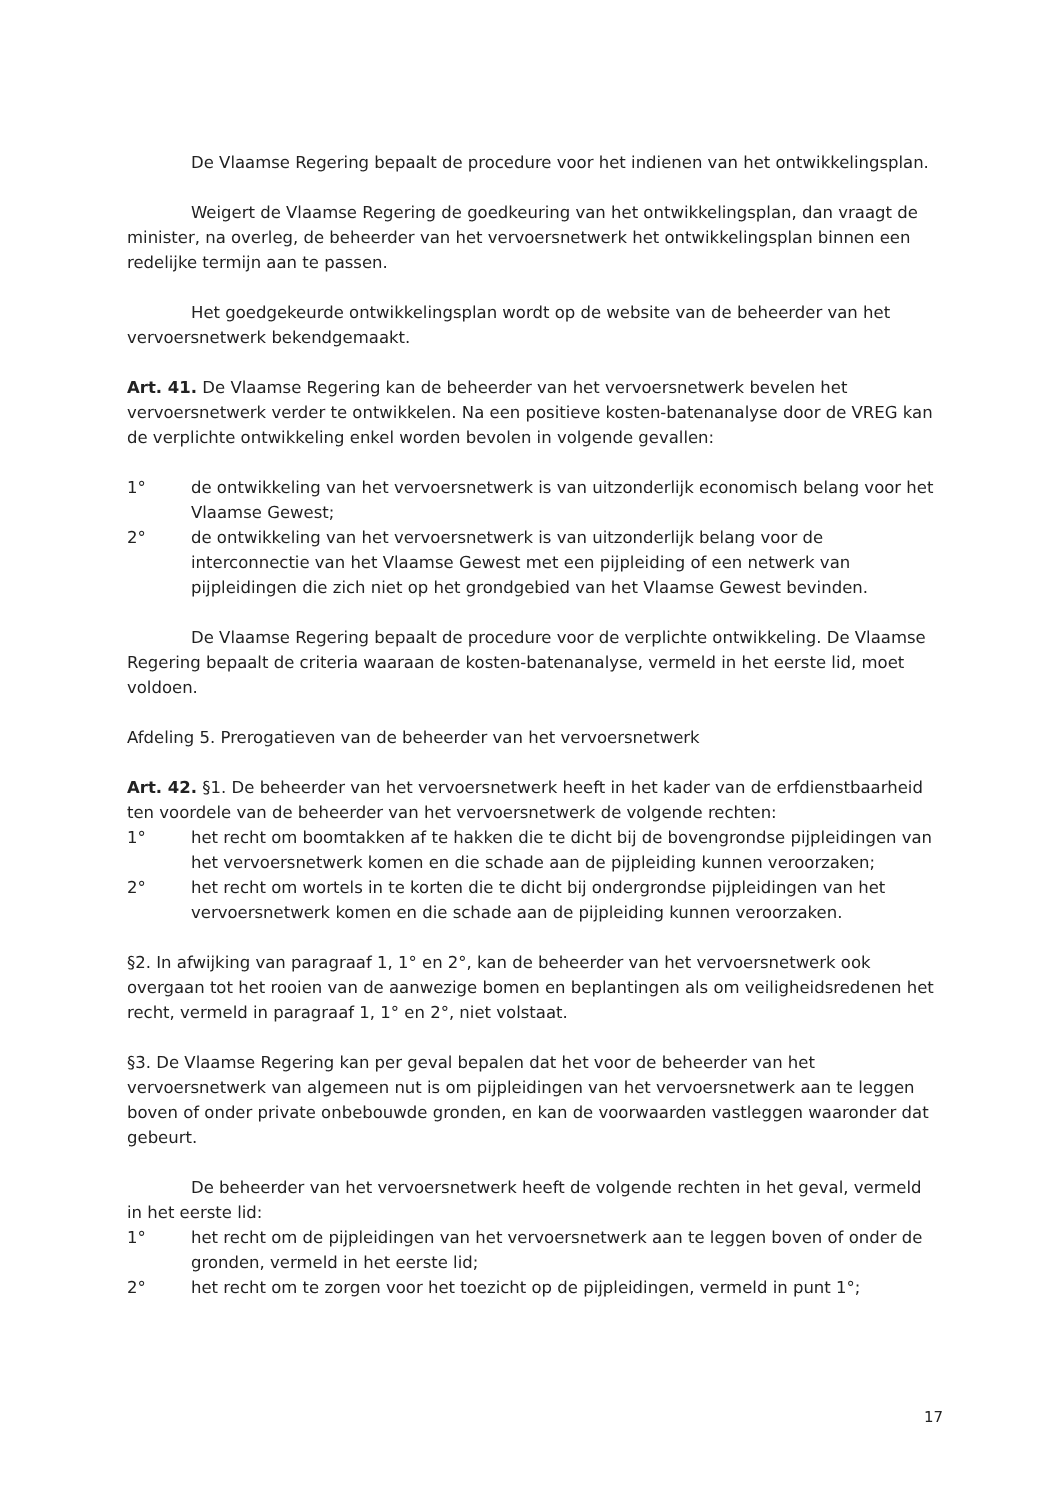De Vlaamse Regering bepaalt de procedure voor het indienen van het ontwikkelingsplan.
Weigert de Vlaamse Regering de goedkeuring van het ontwikkelingsplan, dan vraagt de minister, na overleg, de beheerder van het vervoersnetwerk het ontwikkelingsplan binnen een redelijke termijn aan te passen.
Het goedgekeurde ontwikkelingsplan wordt op de website van de beheerder van het vervoersnetwerk bekendgemaakt.
Art. 41. De Vlaamse Regering kan de beheerder van het vervoersnetwerk bevelen het vervoersnetwerk verder te ontwikkelen. Na een positieve kosten-batenanalyse door de VREG kan de verplichte ontwikkeling enkel worden bevolen in volgende gevallen:
1° de ontwikkeling van het vervoersnetwerk is van uitzonderlijk economisch belang voor het Vlaamse Gewest;
2° de ontwikkeling van het vervoersnetwerk is van uitzonderlijk belang voor de interconnectie van het Vlaamse Gewest met een pijpleiding of een netwerk van pijpleidingen die zich niet op het grondgebied van het Vlaamse Gewest bevinden.
De Vlaamse Regering bepaalt de procedure voor de verplichte ontwikkeling. De Vlaamse Regering bepaalt de criteria waaraan de kosten-batenanalyse, vermeld in het eerste lid, moet voldoen.
Afdeling 5. Prerogatieven van de beheerder van het vervoersnetwerk
Art. 42. §1. De beheerder van het vervoersnetwerk heeft in het kader van de erfdienstbaarheid ten voordele van de beheerder van het vervoersnetwerk de volgende rechten:
1° het recht om boomtakken af te hakken die te dicht bij de bovengrondse pijpleidingen van het vervoersnetwerk komen en die schade aan de pijpleiding kunnen veroorzaken;
2° het recht om wortels in te korten die te dicht bij ondergrondse pijpleidingen van het vervoersnetwerk komen en die schade aan de pijpleiding kunnen veroorzaken.
§2. In afwijking van paragraaf 1, 1° en 2°, kan de beheerder van het vervoersnetwerk ook overgaan tot het rooien van de aanwezige bomen en beplantingen als om veiligheidsredenen het recht, vermeld in paragraaf 1, 1° en 2°, niet volstaat.
§3. De Vlaamse Regering kan per geval bepalen dat het voor de beheerder van het vervoersnetwerk van algemeen nut is om pijpleidingen van het vervoersnetwerk aan te leggen boven of onder private onbebouwde gronden, en kan de voorwaarden vastleggen waaronder dat gebeurt.
De beheerder van het vervoersnetwerk heeft de volgende rechten in het geval, vermeld in het eerste lid:
1° het recht om de pijpleidingen van het vervoersnetwerk aan te leggen boven of onder de gronden, vermeld in het eerste lid;
2° het recht om te zorgen voor het toezicht op de pijpleidingen, vermeld in punt 1°;
17